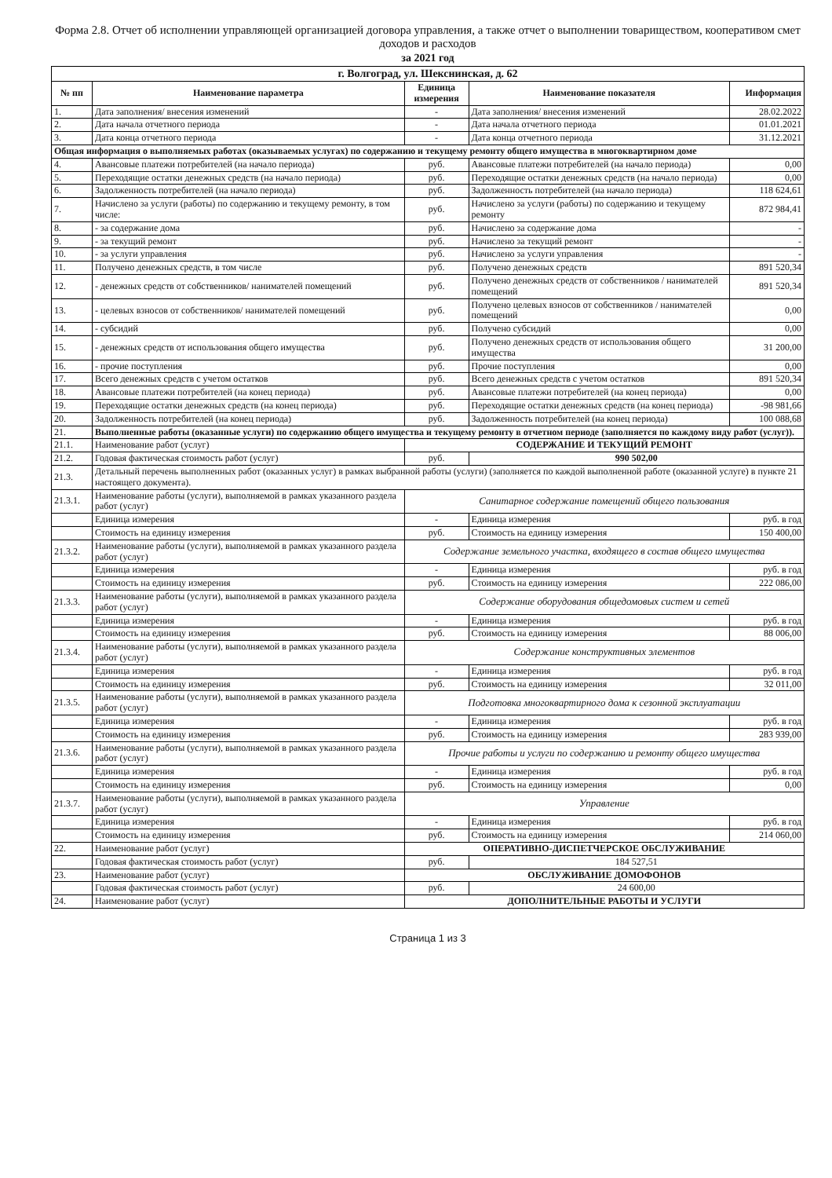Форма 2.8. Отчет об исполнении управляющей организацией договора управления, а также отчет о выполнении товариществом, кооперативом смет доходов и расходов
за 2021 год
| г. Волгоград, ул. Шекснинская, д. 62 | | | | |
| № пп | Наименование параметра | Единица измерения | Наименование показателя | Информация |
| 1. | Дата заполнения/ внесения изменений | - | Дата заполнения/ внесения изменений | 28.02.2022 |
| 2. | Дата начала отчетного периода | - | Дата начала отчетного периода | 01.01.2021 |
| 3. | Дата конца отчетного периода | - | Дата конца отчетного периода | 31.12.2021 |
| Общая информация о выполняемых работах (оказываемых услугах) по содержанию и текущему ремонту общего имущества в многоквартирном доме | | | | |
| 4. | Авансовые платежи потребителей (на начало периода) | руб. | Авансовые платежи потребителей (на начало периода) | 0,00 |
| 5. | Переходящие остатки денежных средств (на начало периода) | руб. | Переходящие остатки денежных средств (на начало периода) | 0,00 |
| 6. | Задолженность потребителей (на начало периода) | руб. | Задолженность потребителей (на начало периода) | 118 624,61 |
| 7. | Начислено за услуги (работы) по содержанию и текущему ремонту, в том числе: | руб. | Начислено за услуги (работы) по содержанию и текущему ремонту | 872 984,41 |
| 8. | - за содержание дома | руб. | Начислено за содержание дома | - |
| 9. | - за текущий ремонт | руб. | Начислено за текущий ремонт | - |
| 10. | - за услуги управления | руб. | Начислено за услуги управления | - |
| 11. | Получено денежных средств, в том числе | руб. | Получено денежных средств | 891 520,34 |
| 12. | - денежных средств от собственников/ нанимателей помещений | руб. | Получено денежных средств от собственников / нанимателей помещений | 891 520,34 |
| 13. | - целевых взносов от собственников/ нанимателей помещений | руб. | Получено целевых взносов от собственников / нанимателей помещений | 0,00 |
| 14. | - субсидий | руб. | Получено субсидий | 0,00 |
| 15. | - денежных средств от использования общего имущества | руб. | Получено денежных средств от использования общего имущества | 31 200,00 |
| 16. | - прочие поступления | руб. | Прочие поступления | 0,00 |
| 17. | Всего денежных средств с учетом остатков | руб. | Всего денежных средств с учетом остатков | 891 520,34 |
| 18. | Авансовые платежи потребителей (на конец периода) | руб. | Авансовые платежи потребителей (на конец периода) | 0,00 |
| 19. | Переходящие остатки денежных средств (на конец периода) | руб. | Переходящие остатки денежных средств (на конец периода) | -98 981,66 |
| 20. | Задолженность потребителей (на конец периода) | руб. | Задолженность потребителей (на конец периода) | 100 088,68 |
| 21. | Выполненные работы (оказанные услуги) по содержанию общего имущества и текущему ремонту в отчетном периоде (заполняется по каждому виду работ (услуг)). | | | |
| 21.1. | Наименование работ (услуг) | СОДЕРЖАНИЕ И ТЕКУЩИЙ РЕМОНТ | | |
| 21.2. | Годовая фактическая стоимость работ (услуг) | руб. | 990 502,00 | |
| 21.3. | Детальный перечень выполненных работ (оказанных услуг) в рамках выбранной работы (услуги) (заполняется по каждой выполненной работе (оказанной услуге) в пункте 21 настоящего документа). | | | |
| 21.3.1. | Наименование работы (услуги), выполняемой в рамках указанного раздела работ (услуг) | Санитарное содержание помещений общего пользования | | |
| | Единица измерения | - | Единица измерения | руб. в год |
| | Стоимость на единицу измерения | руб. | Стоимость на единицу измерения | 150 400,00 |
| 21.3.2. | Наименование работы (услуги), выполняемой в рамках указанного раздела работ (услуг) | Содержание земельного участка, входящего в состав общего имущества | | |
| | Единица измерения | - | Единица измерения | руб. в год |
| | Стоимость на единицу измерения | руб. | Стоимость на единицу измерения | 222 086,00 |
| 21.3.3. | Наименование работы (услуги), выполняемой в рамках указанного раздела работ (услуг) | Содержание оборудования общедомовых систем и сетей | | |
| | Единица измерения | - | Единица измерения | руб. в год |
| | Стоимость на единицу измерения | руб. | Стоимость на единицу измерения | 88 006,00 |
| 21.3.4. | Наименование работы (услуги), выполняемой в рамках указанного раздела работ (услуг) | Содержание конструктивных элементов | | |
| | Единица измерения | - | Единица измерения | руб. в год |
| | Стоимость на единицу измерения | руб. | Стоимость на единицу измерения | 32 011,00 |
| 21.3.5. | Наименование работы (услуги), выполняемой в рамках указанного раздела работ (услуг) | Подготовка многоквартирного дома к сезонной эксплуатации | | |
| | Единица измерения | - | Единица измерения | руб. в год |
| | Стоимость на единицу измерения | руб. | Стоимость на единицу измерения | 283 939,00 |
| 21.3.6. | Наименование работы (услуги), выполняемой в рамках указанного раздела работ (услуг) | Прочие работы и услуги по содержанию и ремонту общего имущества | | |
| | Единица измерения | - | Единица измерения | руб. в год |
| | Стоимость на единицу измерения | руб. | Стоимость на единицу измерения | 0,00 |
| 21.3.7. | Наименование работы (услуги), выполняемой в рамках указанного раздела работ (услуг) | Управление | | |
| | Единица измерения | - | Единица измерения | руб. в год |
| | Стоимость на единицу измерения | руб. | Стоимость на единицу измерения | 214 060,00 |
| 22. | Наименование работ (услуг) | ОПЕРАТИВНО-ДИСПЕТЧЕРСКОЕ ОБСЛУЖИВАНИЕ | | |
| | Годовая фактическая стоимость работ (услуг) | руб. | 184 527,51 | |
| 23. | Наименование работ (услуг) | ОБСЛУЖИВАНИЕ ДОМОФОНОВ | | |
| | Годовая фактическая стоимость работ (услуг) | руб. | 24 600,00 | |
| 24. | Наименование работ (услуг) | ДОПОЛНИТЕЛЬНЫЕ РАБОТЫ И УСЛУГИ | | |
Страница 1 из 3